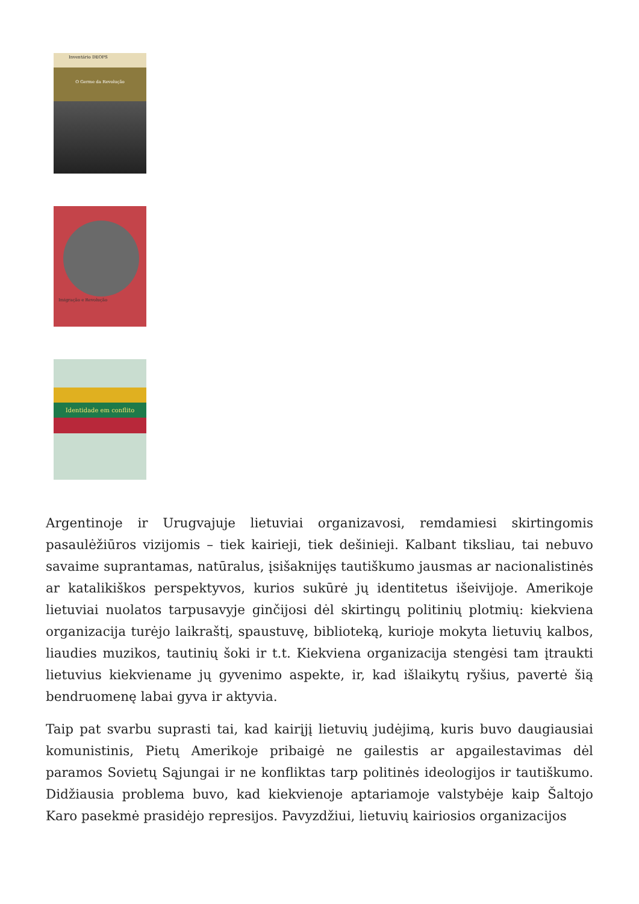Inventário DEOPS
O Germe da Revolução
Imigração e Revolução
Identidade em conflito
Argentinoje ir Urugvajuje lietuviai organizavosi, remdamiesi skirtingomis pasaulėžiūros vizijomis – tiek kairieji, tiek dešinieji. Kalbant tiksliau, tai nebuvo savaime suprantamas, natūralus, įsišaknijęs tautiškumo jausmas ar nacionalistinės ar katalikiškos perspektyvos, kurios sukūrė jų identitetus išeivijoje. Amerikoje lietuviai nuolatos tarpusavyje ginčijosi dėl skirtingų politinių plotmių: kiekviena organizacija turėjo laikraštį, spaustuvę, biblioteką, kurioje mokyta lietuvių kalbos, liaudies muzikos, tautinių šoki ir t.t. Kiekviena organizacija stengėsi tam įtraukti lietuvius kiekviename jų gyvenimo aspekte, ir, kad išlaikytų ryšius, pavertė šią bendruomenę labai gyva ir aktyvia.
Taip pat svarbu suprasti tai, kad kairįjį lietuvių judėjimą, kuris buvo daugiausiai komunistinis, Pietų Amerikoje pribaigė ne gailestis ar apgailestavimas dėl paramos Sovietų Sąjungai ir ne konfliktas tarp politinės ideologijos ir tautiškumo. Didžiausia problema buvo, kad kiekvienoje aptariamoje valstybėje kaip Šaltojo Karo pasekmė prasidėjo represijos. Pavyzdžiui, lietuvių kairiosios organizacijos